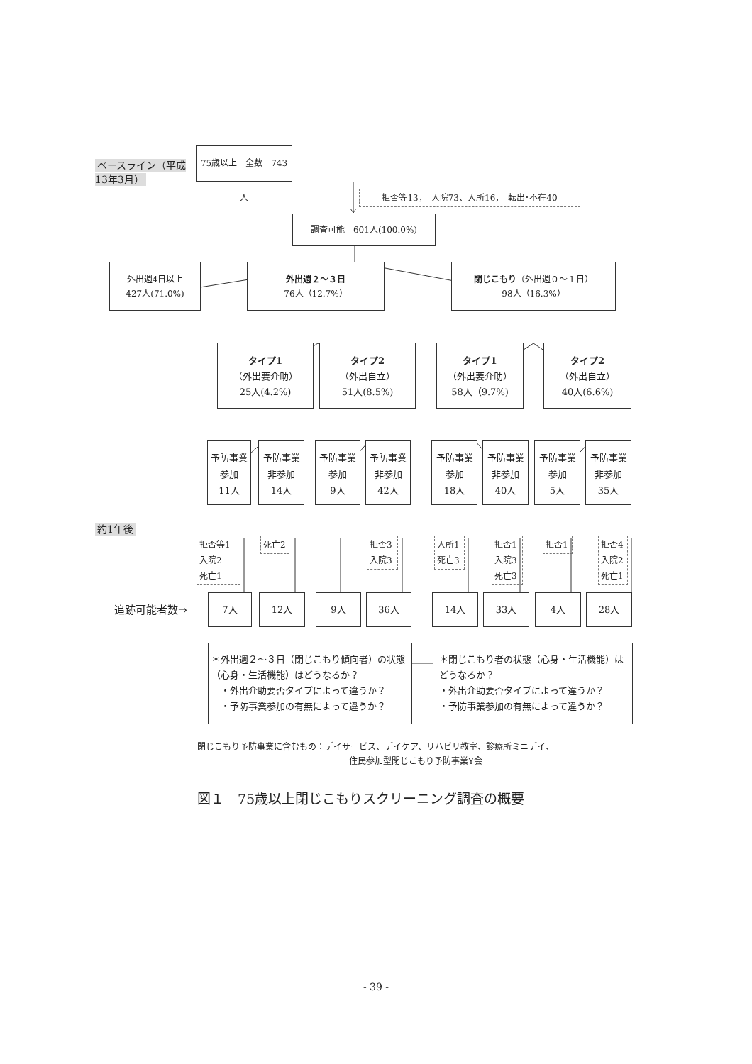ベースライン（平成13年3月）
75歳以上　全数　743人
拒否等13，　入院73、入所16，　転出･不在40
調査可能　601人(100.0%)
外出週4日以上
427人(71.0%)
外出週２～３日
76人（12.7%）
閉じこもり（外出週０～１日）
98人（16.3%）
タイプ1
（外出要介助）
25人(4.2%)
タイプ2
（外出自立）
51人(8.5%)
タイプ1
（外出要介助）
58人（9.7%)
タイプ2
（外出自立）
40人(6.6%)
予防事業
参加
11人
予防事業
非参加
14人
予防事業
参加
9人
予防事業
非参加
42人
予防事業
参加
18人
予防事業
非参加
40人
予防事業
参加
5人
予防事業
非参加
35人
約1年後
拒否等1
入院2
死亡1
死亡2 拒否3
入院3
入所1
死亡3
拒否1
入院3
死亡3
拒否1 拒否4
入院2
死亡1
追跡可能者数⇒
7人 12人 9人 36人 14人 33人 4人 28人
＊外出週２～３日（閉じこもり傾向者）の状態（心身・生活機能）はどうなるか？
　・外出介助要否タイプによって違うか？
　・予防事業参加の有無によって違うか？
＊閉じこもり者の状態（心身・生活機能）はどうなるか？
・外出介助要否タイプによって違うか？
・予防事業参加の有無によって違うか？
閉じこもり予防事業に含むもの：デイサービス、デイケア、リハビリ教室、診療所ミニデイ、
住民参加型閉じこもり予防事業Y会
図１　75歳以上閉じこもりスクリーニング調査の概要
- 39 -